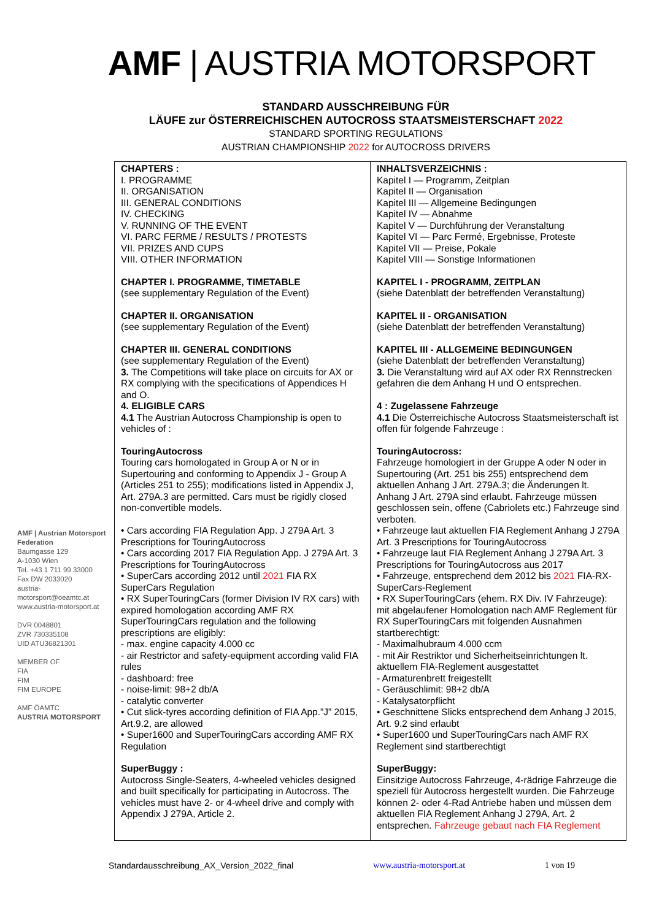AMF | AUSTRIA MOTORSPORT
STANDARD AUSSCHREIBUNG FÜR
LÄUFE zur ÖSTERREICHISCHEN AUTOCROSS STAATSMEISTERSCHAFT 2022
STANDARD SPORTING REGULATIONS
AUSTRIAN CHAMPIONSHIP 2022 for AUTOCROSS DRIVERS
AMF | Austrian Motorsport Federation
Baumgasse 129
A-1030 Wien
Tel. +43 1 711 99 33000
Fax DW 2033020
austria-motorsport@oeamtc.at
www.austria-motorsport.at
DVR 0048801
ZVR 730335108
UID ATU36821301
MEMBER OF
FIA
FIM
FIM EUROPE
AMF ÖAMTC
AUSTRIA MOTORSPORT
| CHAPTERS : I. PROGRAMME II. ORGANISATION III. GENERAL CONDITIONS IV. CHECKING V. RUNNING OF THE EVENT VI. PARC FERME / RESULTS / PROTESTS VII. PRIZES AND CUPS VIII. OTHER INFORMATION CHAPTER I. PROGRAMME, TIMETABLE (see supplementary Regulation of the Event) CHAPTER II. ORGANISATION (see supplementary Regulation of the Event) CHAPTER III. GENERAL CONDITIONS (see supplementary Regulation of the Event) 3. The Competitions will take place on circuits for AX or RX complying with the specifications of Appendices H and O. 4. ELIGIBLE CARS 4.1 The Austrian Autocross Championship is open to vehicles of : TouringAutocross Touring cars homologated in Group A or N or in Supertouring and conforming to Appendix J - Group A (Articles 251 to 255); modifications listed in Appendix J, Art. 279A.3 are permitted. Cars must be rigidly closed non-convertible models. • Cars according FIA Regulation App. J 279A Art. 3 Prescriptions for TouringAutocross • Cars according 2017 FIA Regulation App. J 279A Art. 3 Prescriptions for TouringAutocross • SuperCars according 2012 until 2021 FIA RX SuperCars Regulation • RX SuperTouringCars (former Division IV RX cars) with expired homologation according AMF RX SuperTouringCars regulation and the following prescriptions are eligibly: - max. engine capacity 4.000 cc - air Restrictor and safety-equipment according valid FIA rules - dashboard: free - noise-limit: 98+2 db/A - catalytic converter • Cut slick-tyres according definition of FIA App.”J” 2015, Art.9.2, are allowed • Super1600 and SuperTouringCars according AMF RX Regulation SuperBuggy : Autocross Single-Seaters, 4-wheeled vehicles designed and built specifically for participating in Autocross. The vehicles must have 2- or 4-wheel drive and comply with Appendix J 279A, Article 2. | INHALTSVERZEICHNIS : Kapitel I — Programm, Zeitplan Kapitel II — Organisation Kapitel III — Allgemeine Bedingungen Kapitel IV — Abnahme Kapitel V — Durchführung der Veranstaltung Kapitel VI — Parc Fermé, Ergebnisse, Proteste Kapitel VII — Preise, Pokale Kapitel VIII — Sonstige Informationen KAPITEL I - PROGRAMM, ZEITPLAN (siehe Datenblatt der betreffenden Veranstaltung) KAPITEL II - ORGANISATION (siehe Datenblatt der betreffenden Veranstaltung) KAPITEL III - ALLGEMEINE BEDINGUNGEN (siehe Datenblatt der betreffenden Veranstaltung) 3. Die Veranstaltung wird auf AX oder RX Rennstrecken gefahren die dem Anhang H und O entsprechen. 4 : Zugelassene Fahrzeuge 4.1 Die Österreichische Autocross Staatsmeisterschaft ist offen für folgende Fahrzeuge : TouringAutocross: Fahrzeuge homologiert in der Gruppe A oder N oder in Supertouring (Art. 251 bis 255) entsprechend dem aktuellen Anhang J Art. 279A.3; die Änderungen lt. Anhang J Art. 279A sind erlaubt. Fahrzeuge müssen geschlossen sein, offene (Cabriolets etc.) Fahrzeuge sind verboten. • Fahrzeuge laut aktuellen FIA Reglement Anhang J 279A Art. 3 Prescriptions for TouringAutocross • Fahrzeuge laut FIA Reglement Anhang J 279A Art. 3 Prescriptions for TouringAutocross aus 2017 • Fahrzeuge, entsprechend dem 2012 bis 2021 FIA-RX-SuperCars-Reglement • RX SuperTouringCars (ehem. RX Div. IV Fahrzeuge): mit abgelaufener Homologation nach AMF Reglement für RX SuperTouringCars mit folgenden Ausnahmen startberechtigt: - Maximalhubraum 4.000 ccm - mit Air Restriktor und Sicherheitseinrichtungen lt. aktuellem FIA-Reglement ausgestattet - Armaturenbrett freigestellt - Geräuschlimit: 98+2 db/A - Katalysatorpflicht • Geschnittene Slicks entsprechend dem Anhang J 2015, Art. 9.2 sind erlaubt • Super1600 und SuperTouringCars nach AMF RX Reglement sind startberechtigt SuperBuggy: Einsitzige Autocross Fahrzeuge, 4-rädrige Fahrzeuge die speziell für Autocross hergestellt wurden. Die Fahrzeuge können 2- oder 4-Rad Antriebe haben und müssen dem aktuellen FIA Reglement Anhang J 279A, Art. 2 entsprechen. Fahrzeuge gebaut nach FIA Reglement |
Standardausschreibung_AX_Version_2022_final www.austria-motorsport.at 1 von 19